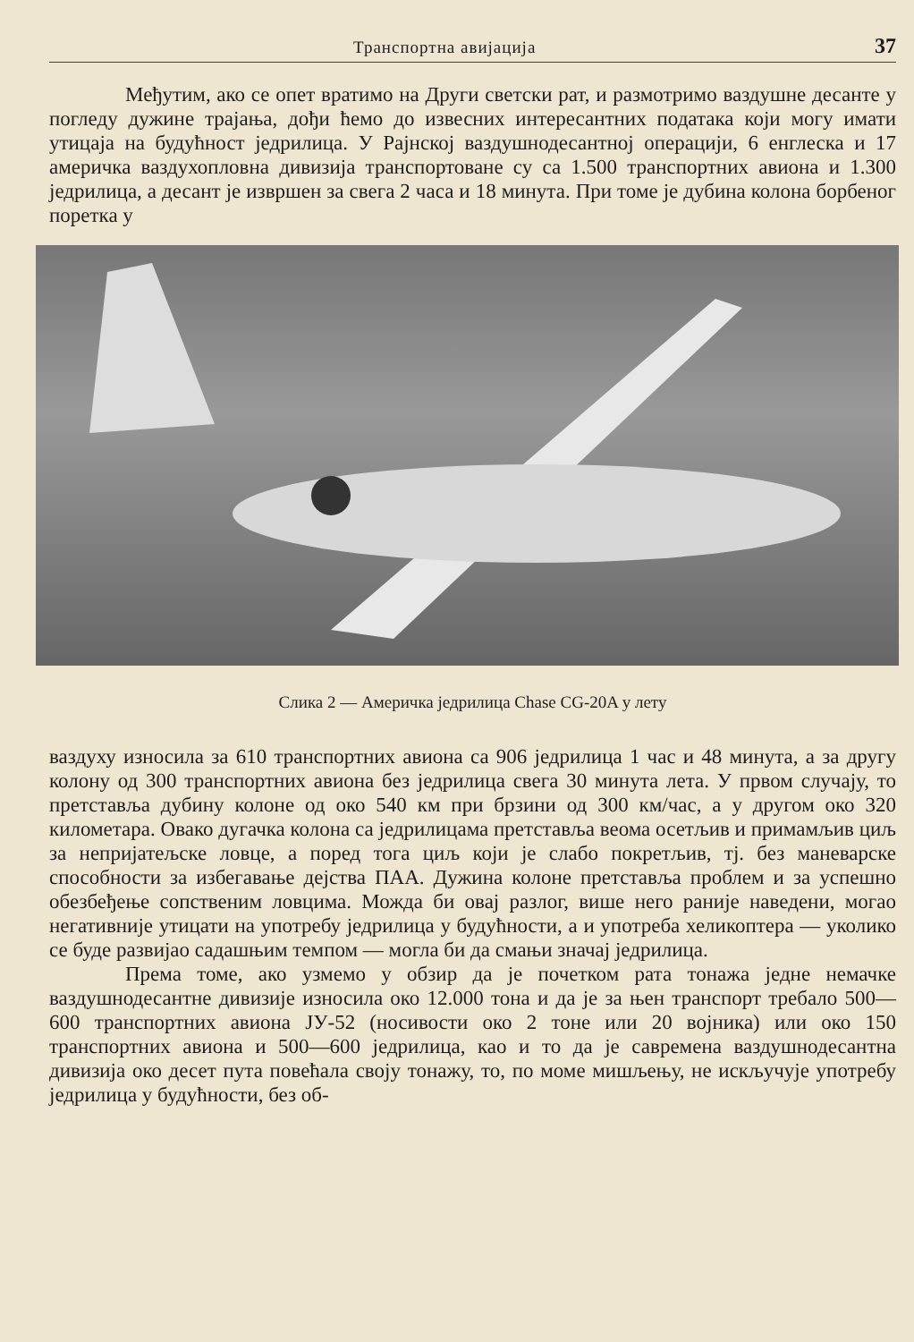Транспортна авијација 37
Међутим, ако се опет вратимо на Други светски рат, и размотримо ваздушне десанте у погледу дужине трајања, дођи ћемо до извесних интересантних података који могу имати утицаја на будућност једрилица. У Рајнској ваздушнодесантној операцији, 6 енглеска и 17 америчка ваздухопловна дивизија транспортоване су са 1.500 транспортних авиона и 1.300 једрилица, а десант је извршен за свега 2 часа и 18 минута. При томе је дубина колона борбеног поретка у
Слика 2 — Америчка једрилица Chase CG-20A у лету
ваздуху износила за 610 транспортних авиона са 906 једрилица 1 час и 48 минута, а за другу колону од 300 транспортних авиона без једрилица свега 30 минута лета. У првом случају, то претставља дубину колоне од око 540 км при брзини од 300 км/час, а у другом око 320 километара. Овако дугачка колона са једрилицама претставља веома осетљив и примамљив циљ за непријатељске ловце, а поред тога циљ који је слабо покретљив, тј. без маневарске способности за избегавање дејства ПАА. Дужина колоне претставља проблем и за успешно обезбеђење сопственим ловцима. Можда би овај разлог, више него раније наведени, могао негативније утицати на употребу једрилица у будућности, а и употреба хеликоптера — уколико се буде развијао садашњим темпом — могла би да смањи значај једрилица.
Према томе, ако узмемо у обзир да је почетком рата тонажа једне немачке ваздушнодесантне дивизије износила око 12.000 тона и да је за њен транспорт требало 500—600 транспортних авиона ЈУ-52 (носивости око 2 тоне или 20 војника) или око 150 транспортних авиона и 500—600 једрилица, као и то да је савремена ваздушнодесантна дивизија око десет пута повећала своју тонажу, то, по моме мишљењу, не искључује употребу једрилица у будућности, без об-